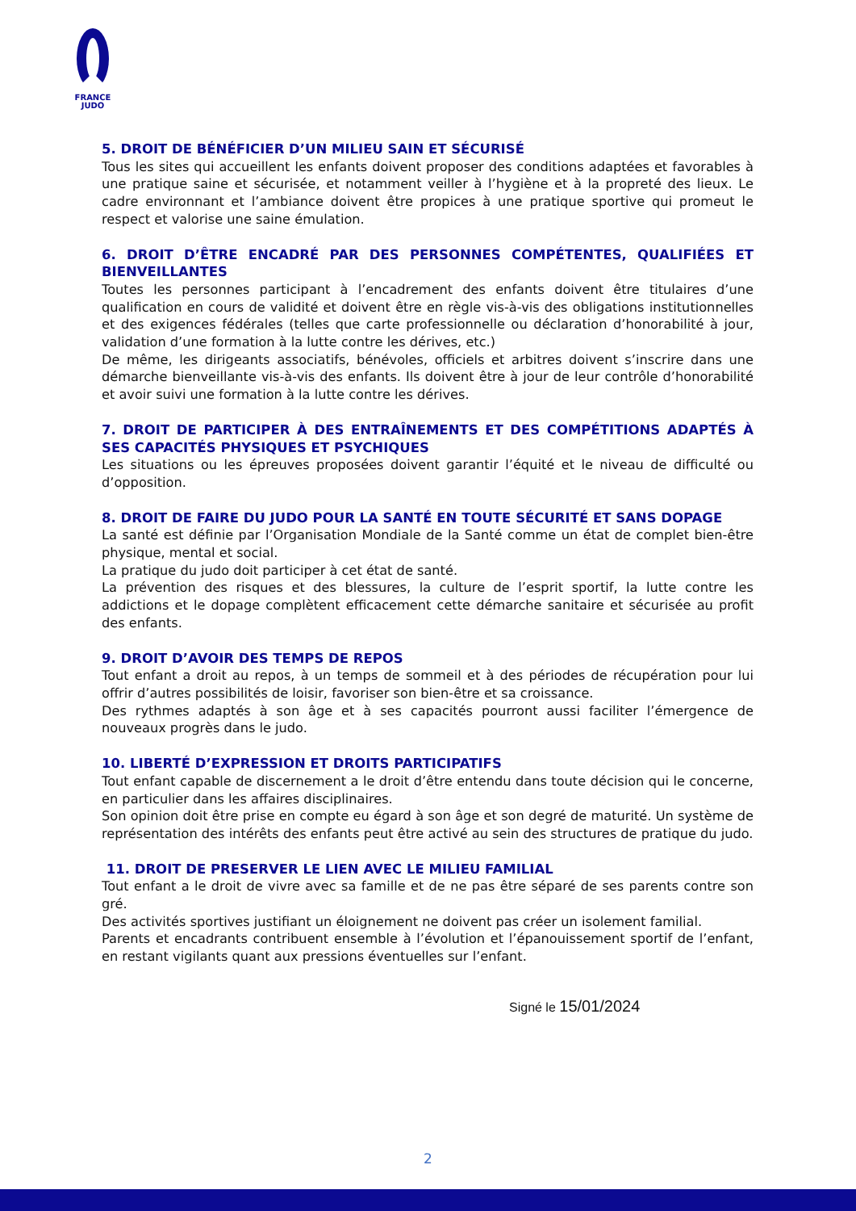FRANCE
JUDO
5. DROIT DE BÉNÉFICIER D’UN MILIEU SAIN ET SÉCURISÉ
Tous les sites qui accueillent les enfants doivent proposer des conditions adaptées et favorables à une pratique saine et sécurisée, et notamment veiller à l’hygiène et à la propreté des lieux. Le cadre environnant et l’ambiance doivent être propices à une pratique sportive qui promeut le respect et valorise une saine émulation.
6. DROIT D’ÊTRE ENCADRÉ PAR DES PERSONNES COMPÉTENTES, QUALIFIÉES ET BIENVEILLANTES
Toutes les personnes participant à l’encadrement des enfants doivent être titulaires d’une qualification en cours de validité et doivent être en règle vis-à-vis des obligations institutionnelles et des exigences fédérales (telles que carte professionnelle ou déclaration d’honorabilité à jour, validation d’une formation à la lutte contre les dérives, etc.)
De même, les dirigeants associatifs, bénévoles, officiels et arbitres doivent s’inscrire dans une démarche bienveillante vis-à-vis des enfants. Ils doivent être à jour de leur contrôle d’honorabilité et avoir suivi une formation à la lutte contre les dérives.
7. DROIT DE PARTICIPER À DES ENTRAÎNEMENTS ET DES COMPÉTITIONS ADAPTÉS À SES CAPACITÉS PHYSIQUES ET PSYCHIQUES
Les situations ou les épreuves proposées doivent garantir l’équité et le niveau de difficulté ou d’opposition.
8. DROIT DE FAIRE DU JUDO POUR LA SANTÉ EN TOUTE SÉCURITÉ ET SANS DOPAGE
La santé est définie par l’Organisation Mondiale de la Santé comme un état de complet bien-être physique, mental et social.
La pratique du judo doit participer à cet état de santé.
La prévention des risques et des blessures, la culture de l’esprit sportif, la lutte contre les addictions et le dopage complètent efficacement cette démarche sanitaire et sécurisée au profit des enfants.
9. DROIT D’AVOIR DES TEMPS DE REPOS
Tout enfant a droit au repos, à un temps de sommeil et à des périodes de récupération pour lui offrir d’autres possibilités de loisir, favoriser son bien-être et sa croissance.
Des rythmes adaptés à son âge et à ses capacités pourront aussi faciliter l’émergence de nouveaux progrès dans le judo.
10. LIBERTÉ D’EXPRESSION ET DROITS PARTICIPATIFS
Tout enfant capable de discernement a le droit d’être entendu dans toute décision qui le concerne, en particulier dans les affaires disciplinaires.
Son opinion doit être prise en compte eu égard à son âge et son degré de maturité. Un système de représentation des intérêts des enfants peut être activé au sein des structures de pratique du judo.
11. DROIT DE PRESERVER LE LIEN AVEC LE MILIEU FAMILIAL
Tout enfant a le droit de vivre avec sa famille et de ne pas être séparé de ses parents contre son gré.
Des activités sportives justifiant un éloignement ne doivent pas créer un isolement familial.
Parents et encadrants contribuent ensemble à l’évolution et l’épanouissement sportif de l’enfant, en restant vigilants quant aux pressions éventuelles sur l’enfant.
Signé le 15/01/2024
2